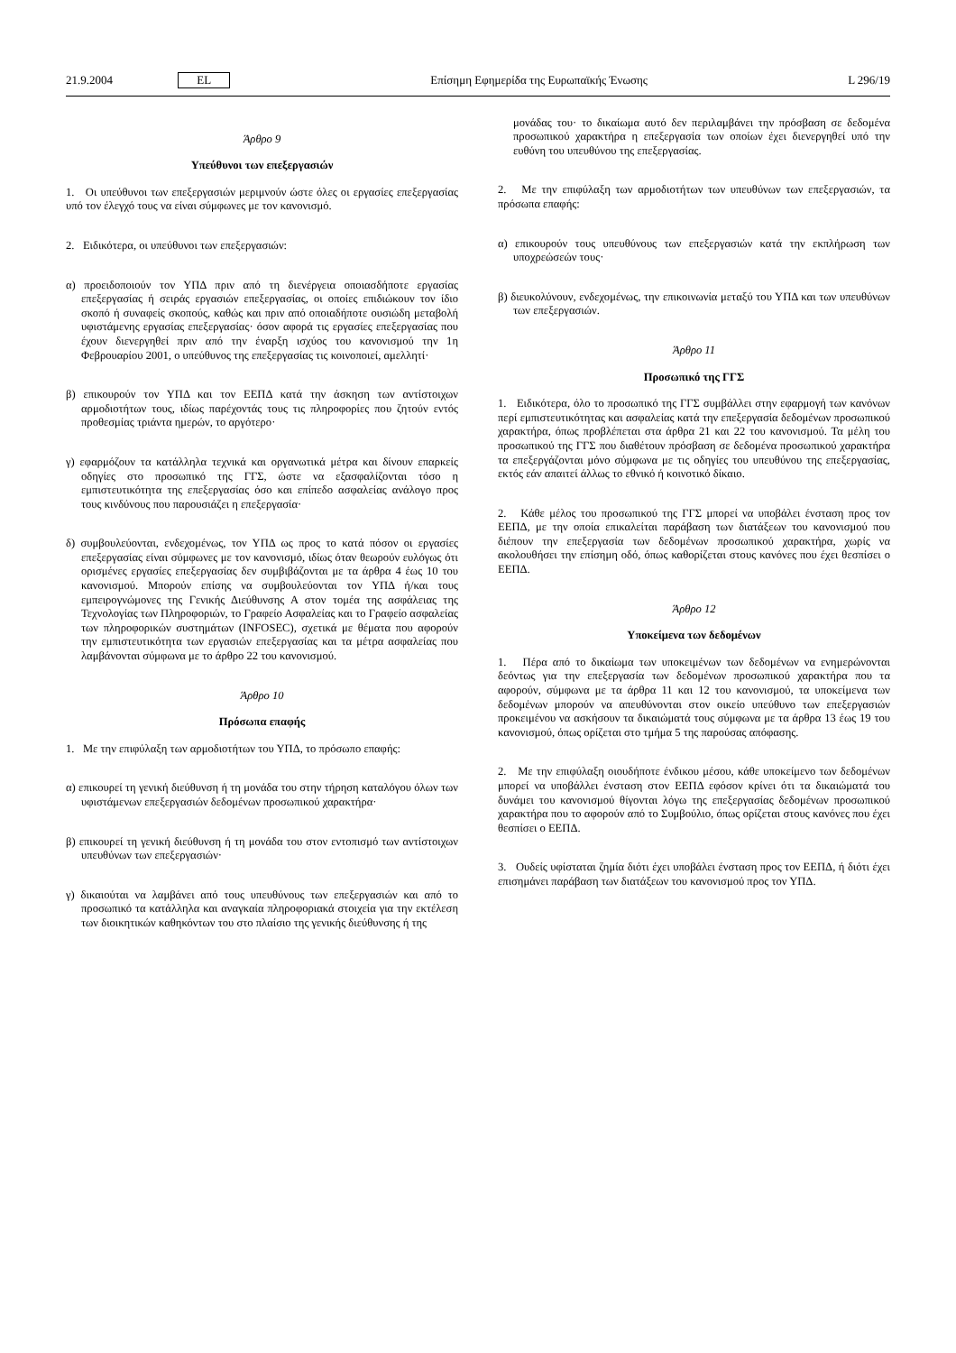21.9.2004 EL Επίσημη Εφημερίδα της Ευρωπαϊκής Ένωσης L 296/19
Άρθρο 9
Υπεύθυνοι των επεξεργασιών
1. Οι υπεύθυνοι των επεξεργασιών μεριμνούν ώστε όλες οι εργασίες επεξεργασίας υπό τον έλεγχό τους να είναι σύμφωνες με τον κανονισμό.
2. Ειδικότερα, οι υπεύθυνοι των επεξεργασιών:
α) προειδοποιούν τον ΥΠΔ πριν από τη διενέργεια οποιασδήποτε εργασίας επεξεργασίας ή σειράς εργασιών επεξεργασίας, οι οποίες επιδιώκουν τον ίδιο σκοπό ή συναφείς σκοπούς, καθώς και πριν από οποιαδήποτε ουσιώδη μεταβολή υφιστάμενης εργασίας επεξεργασίας· όσον αφορά τις εργασίες επεξεργασίας που έχουν διενεργηθεί πριν από την έναρξη ισχύος του κανονισμού την 1η Φεβρουαρίου 2001, ο υπεύθυνος της επεξεργασίας τις κοινοποιεί, αμελλητί·
β) επικουρούν τον ΥΠΔ και τον ΕΕΠΔ κατά την άσκηση των αντίστοιχων αρμοδιοτήτων τους, ιδίως παρέχοντάς τους τις πληροφορίες που ζητούν εντός προθεσμίας τριάντα ημερών, το αργότερο·
γ) εφαρμόζουν τα κατάλληλα τεχνικά και οργανωτικά μέτρα και δίνουν επαρκείς οδηγίες στο προσωπικό της ΓΓΣ, ώστε να εξασφαλίζονται τόσο η εμπιστευτικότητα της επεξεργασίας όσο και επίπεδο ασφαλείας ανάλογο προς τους κινδύνους που παρουσιάζει η επεξεργασία·
δ) συμβουλεύονται, ενδεχομένως, τον ΥΠΔ ως προς το κατά πόσον οι εργασίες επεξεργασίας είναι σύμφωνες με τον κανονισμό, ιδίως όταν θεωρούν ευλόγως ότι ορισμένες εργασίες επεξεργασίας δεν συμβιβάζονται με τα άρθρα 4 έως 10 του κανονισμού. Μπορούν επίσης να συμβουλεύονται τον ΥΠΔ ή/και τους εμπειρογνώμονες της Γενικής Διεύθυνσης Α στον τομέα της ασφάλειας της Τεχνολογίας των Πληροφοριών, το Γραφείο Ασφαλείας και το Γραφείο ασφαλείας των πληροφορικών συστημάτων (INFOSEC), σχετικά με θέματα που αφορούν την εμπιστευτικότητα των εργασιών επεξεργασίας και τα μέτρα ασφαλείας που λαμβάνονται σύμφωνα με το άρθρο 22 του κανονισμού.
Άρθρο 10
Πρόσωπα επαφής
1. Με την επιφύλαξη των αρμοδιοτήτων του ΥΠΔ, το πρόσωπο επαφής:
α) επικουρεί τη γενική διεύθυνση ή τη μονάδα του στην τήρηση καταλόγου όλων των υφιστάμενων επεξεργασιών δεδομένων προσωπικού χαρακτήρα·
β) επικουρεί τη γενική διεύθυνση ή τη μονάδα του στον εντοπισμό των αντίστοιχων υπευθύνων των επεξεργασιών·
γ) δικαιούται να λαμβάνει από τους υπευθύνους των επεξεργασιών και από το προσωπικό τα κατάλληλα και αναγκαία πληροφοριακά στοιχεία για την εκτέλεση των διοικητικών καθηκόντων του στο πλαίσιο της γενικής διεύθυνσης ή της
μονάδας του· το δικαίωμα αυτό δεν περιλαμβάνει την πρόσβαση σε δεδομένα προσωπικού χαρακτήρα η επεξεργασία των οποίων έχει διενεργηθεί υπό την ευθύνη του υπευθύνου της επεξεργασίας.
2. Με την επιφύλαξη των αρμοδιοτήτων των υπευθύνων των επεξεργασιών, τα πρόσωπα επαφής:
α) επικουρούν τους υπευθύνους των επεξεργασιών κατά την εκπλήρωση των υποχρεώσεών τους·
β) διευκολύνουν, ενδεχομένως, την επικοινωνία μεταξύ του ΥΠΔ και των υπευθύνων των επεξεργασιών.
Άρθρο 11
Προσωπικό της ΓΓΣ
1. Ειδικότερα, όλο το προσωπικό της ΓΓΣ συμβάλλει στην εφαρμογή των κανόνων περί εμπιστευτικότητας και ασφαλείας κατά την επεξεργασία δεδομένων προσωπικού χαρακτήρα, όπως προβλέπεται στα άρθρα 21 και 22 του κανονισμού. Τα μέλη του προσωπικού της ΓΓΣ που διαθέτουν πρόσβαση σε δεδομένα προσωπικού χαρακτήρα τα επεξεργάζονται μόνο σύμφωνα με τις οδηγίες του υπευθύνου της επεξεργασίας, εκτός εάν απαιτεί άλλως το εθνικό ή κοινοτικό δίκαιο.
2. Κάθε μέλος του προσωπικού της ΓΓΣ μπορεί να υποβάλει ένσταση προς τον ΕΕΠΔ, με την οποία επικαλείται παράβαση των διατάξεων του κανονισμού που διέπουν την επεξεργασία των δεδομένων προσωπικού χαρακτήρα, χωρίς να ακολουθήσει την επίσημη οδό, όπως καθορίζεται στους κανόνες που έχει θεσπίσει ο ΕΕΠΔ.
Άρθρο 12
Υποκείμενα των δεδομένων
1. Πέρα από το δικαίωμα των υποκειμένων των δεδομένων να ενημερώνονται δεόντως για την επεξεργασία των δεδομένων προσωπικού χαρακτήρα που τα αφορούν, σύμφωνα με τα άρθρα 11 και 12 του κανονισμού, τα υποκείμενα των δεδομένων μπορούν να απευθύνονται στον οικείο υπεύθυνο των επεξεργασιών προκειμένου να ασκήσουν τα δικαιώματά τους σύμφωνα με τα άρθρα 13 έως 19 του κανονισμού, όπως ορίζεται στο τμήμα 5 της παρούσας απόφασης.
2. Με την επιφύλαξη οιουδήποτε ένδικου μέσου, κάθε υποκείμενο των δεδομένων μπορεί να υποβάλλει ένσταση στον ΕΕΠΔ εφόσον κρίνει ότι τα δικαιώματά του δυνάμει του κανονισμού θίγονται λόγω της επεξεργασίας δεδομένων προσωπικού χαρακτήρα που το αφορούν από το Συμβούλιο, όπως ορίζεται στους κανόνες που έχει θεσπίσει ο ΕΕΠΔ.
3. Ουδείς υφίσταται ζημία διότι έχει υποβάλει ένσταση προς τον ΕΕΠΔ, ή διότι έχει επισημάνει παράβαση των διατάξεων του κανονισμού προς τον ΥΠΔ.